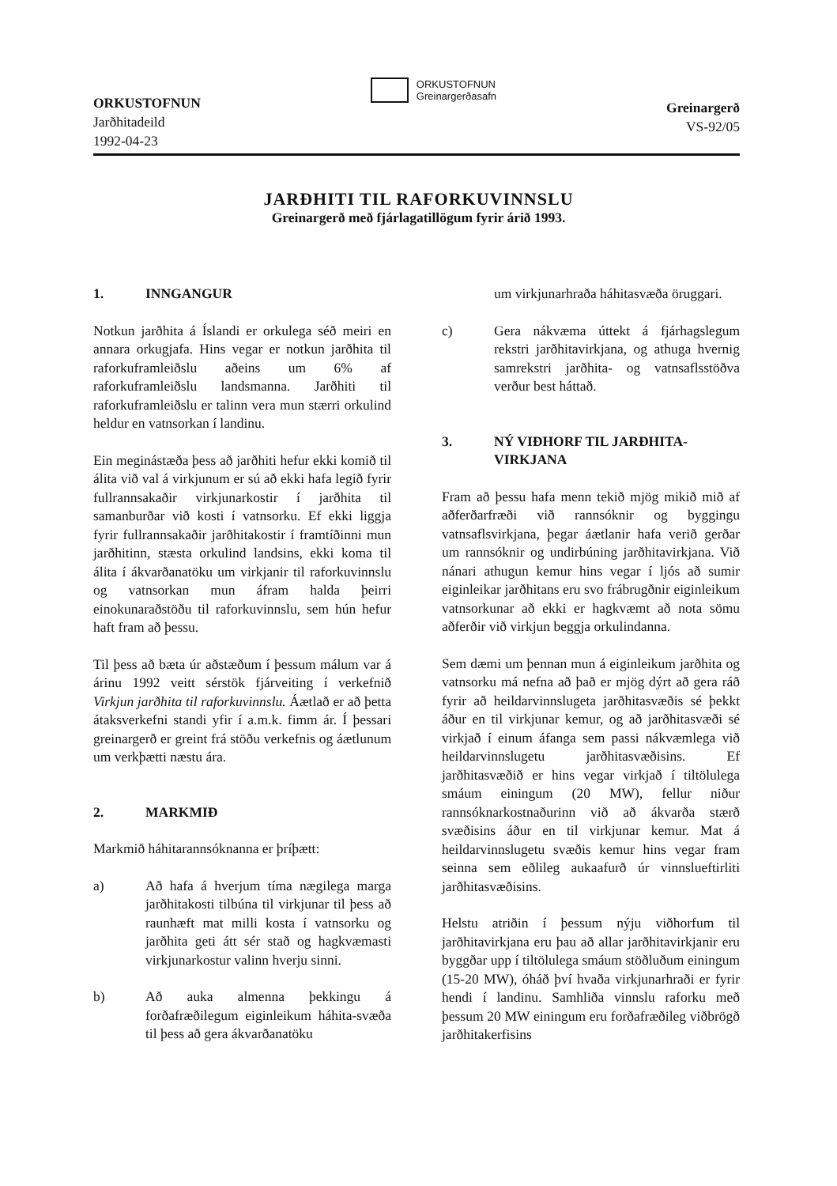ORKUSTOFNUN
Jarðhitadeild
1992-04-23
ORKUSTOFNUN
Greinargerðasafn
Greinargerð
VS-92/05
JARÐHITI TIL RAFORKUVINNSLU
Greinargerð með fjárlagatillögum fyrir árið 1993.
1. INNGANGUR
Notkun jarðhita á Íslandi er orkulega séð meiri en annara orkugjafa. Hins vegar er notkun jarðhita til raforkuframleiðslu aðeins um 6% af raforkuframleiðslu landsmanna. Jarðhiti til raforkuframleiðslu er talinn vera mun stærri orkulind heldur en vatnsorkan í landinu.
Ein meginástæða þess að jarðhiti hefur ekki komið til álita við val á virkjunum er sú að ekki hafa legið fyrir fullrannsakaðir virkjunarkostir í jarðhita til samanburðar við kosti í vatnsorku. Ef ekki liggja fyrir fullrannsakaðir jarðhitakostir í framtíðinni mun jarðhitinn, stæsta orkulind landsins, ekki koma til álita í ákvarðanatöku um virkjanir til raforkuvinnslu og vatnsorkan mun áfram halda þeirri einokunaraðstöðu til raforkuvinnslu, sem hún hefur haft fram að þessu.
Til þess að bæta úr aðstæðum í þessum málum var á árinu 1992 veitt sérstök fjárveiting í verkefnið Virkjun jarðhita til raforkuvinnslu. Áætlað er að þetta átaksverkefni standi yfir í a.m.k. fimm ár. Í þessari greinargerð er greint frá stöðu verkefnis og áætlunum um verkþætti næstu ára.
2. MARKMIÐ
Markmið háhitarannsóknanna er þríþætt:
a) Að hafa á hverjum tíma nægilega marga jarðhitakosti tilbúna til virkjunar til þess að raunhæft mat milli kosta í vatnsorku og jarðhita geti átt sér stað og hagkvæmasti virkjunarkostur valinn hverju sinni.
b) Að auka almenna þekkingu á forðafræðilegum eiginleikum háhita-svæða til þess að gera ákvarðanatöku
um virkjunarhraða háhitasvæða öruggari.
c) Gera nákvæma úttekt á fjárhagslegum rekstri jarðhitavirkjana, og athuga hvernig samrekstri jarðhita- og vatnsaflsstöðva verður best háttað.
3. NÝ VIÐHORF TIL JARÐHITA-
VIRKJANA
Fram að þessu hafa menn tekið mjög mikið mið af aðferðarfræði við rannsóknir og byggingu vatnsaflsvirkjana, þegar áætlanir hafa verið gerðar um rannsóknir og undirbúning jarðhitavirkjana. Við nánari athugun kemur hins vegar í ljós að sumir eiginleikar jarðhitans eru svo frábrugðnir eiginleikum vatnsorkunar að ekki er hagkvæmt að nota sömu aðferðir við virkjun beggja orkulindanna.
Sem dæmi um þennan mun á eiginleikum jarðhita og vatnsorku má nefna að það er mjög dýrt að gera ráð fyrir að heildarvinnslugeta jarðhitasvæðis sé þekkt áður en til virkjunar kemur, og að jarðhitasvæði sé virkjað í einum áfanga sem passi nákvæmlega við heildarvinnslugetu jarðhitasvæðisins. Ef jarðhitasvæðið er hins vegar virkjað í tiltölulega smáum einingum (20 MW), fellur niður rannsóknarkostnaðurinn við að ákvarða stærð svæðisins áður en til virkjunar kemur. Mat á heildarvinnslugetu svæðis kemur hins vegar fram seinna sem eðlileg aukaafurð úr vinnslueftirliti jarðhitasvæðisins.
Helstu atriðin í þessum nýju viðhorfum til jarðhitavirkjana eru þau að allar jarðhitavirkjanir eru byggðar upp í tiltölulega smáum stöðluðum einingum (15-20 MW), óháð því hvaða virkjunarhraði er fyrir hendi í landinu. Samhliða vinnslu raforku með þessum 20 MW einingum eru forðafræðileg viðbrögð jarðhitakerfisins